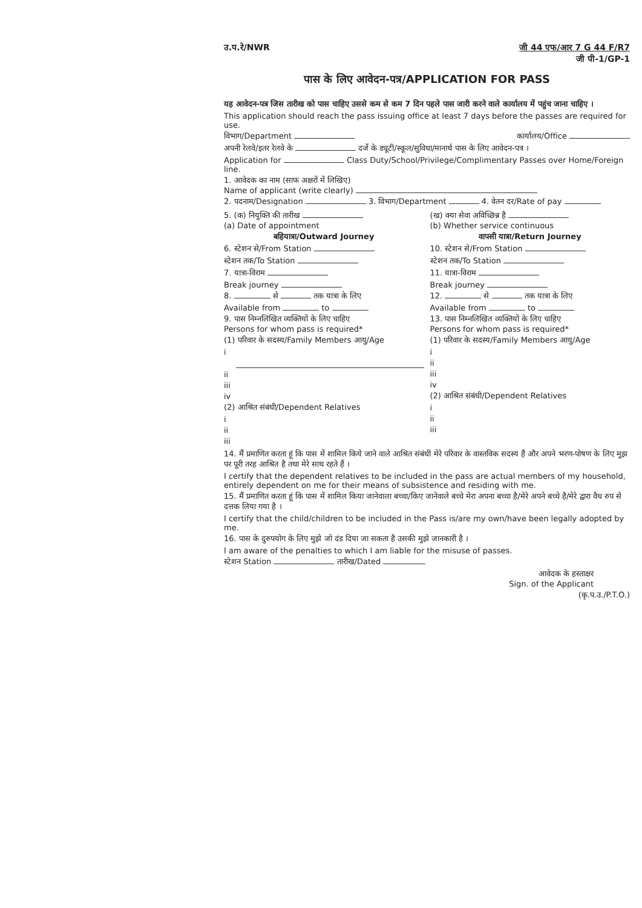उ.प.रे/NWR जी 44 एफ/आर 7 G 44 F/R7
जी पी-1/GP-1
पास के लिए आवेदन-पत्र/APPLICATION FOR PASS
यह आवेदन-पत्र जिस तारीख को पास चाहिए उससे कम से कम 7 दिन पहले पास जारी करने वाले कार्यालय में पहुंच जाना चाहिए ।
This application should reach the pass issuing office at least 7 days before the passes are required for use.
विभाग/Department कार्यालय/Office
अपनी रेलवे/इतर रेलवे के दर्जे के ड्यूटी/स्कूल/सुविधा/मानार्थ पास के लिए आवेदन-पत्र ।
Application for Class Duty/School/Privilege/Complimentary Passes over Home/Foreign line.
1. आवेदक का नाम (साफ अक्षरों में लिखिए)
Name of applicant (write clearly)
2. पदनाम/Designation 3. विभाग/Department 4. वेतन दर/Rate of pay
5. (क) नियुक्ति की तारीख
(a) Date of appointment
बहियात्रा/Outward Journey
6. स्टेशन से/From Station
स्टेशन तक/To Station
7. यात्रा-विराम
Break journey
8. से तक यात्रा के लिए
Available from to
9. पास निम्नलिखित व्यक्तियों के लिए चाहिए
Persons for whom pass is required*
(1) परिवार के सदस्य/Family Members आयु/Age
i
ii
iii
iv
(2) आश्रित संबंधी/Dependent Relatives
i
ii
iii
(ख) क्या सेवा अविच्छिन्न है
(b) Whether service continuous
वापसी यात्रा/Return Journey
10. स्टेशन से/From Station
स्टेशन तक/To Station
11. यात्रा-विराम
Break journey
12. से तक यात्रा के लिए
Available from to
13. पास निम्नलिखित व्यक्तियों के लिए चाहिए
Persons for whom pass is required*
(1) परिवार के सदस्य/Family Members आयु/Age
i
ii
iii
iv
(2) आश्रित संबंधी/Dependent Relatives
i
ii
iii
14. मैं प्रमाणित करता हूं कि पास में शामिल किये जाने वाले आश्रित संबंधी मेरे परिवार के वास्तविक सदस्य हैं और अपने भरण-पोषण के लिए मुझ पर पूरी तरह आश्रित है तथा मेरे साथ रहते हैं ।
I certify that the dependent relatives to be included in the pass are actual members of my household, entirely dependent on me for their means of subsistence and residing with me.
15. मैं प्रमाणित करता हूं कि पास में शामिल किया जानेवाला बच्चा/किए जानेवाले बच्चे मेरा अपना बच्चा है/मेरे अपने बच्चे है/मेरे द्वारा वैध रुप से दत्तक लिया गया है ।
I certify that the child/children to be included in the Pass is/are my own/have been legally adopted by me.
16. पास के दुरुपयोग के लिए मुझे जो दंड दिया जा सकता है उसकी मुझे जानकारी है ।
I am aware of the penalties to which I am liable for the misuse of passes.
स्टेशन Station तारीख/Dated
आवेदक के हस्ताक्षर
Sign. of the Applicant
(कृ.प.उ./P.T.O.)